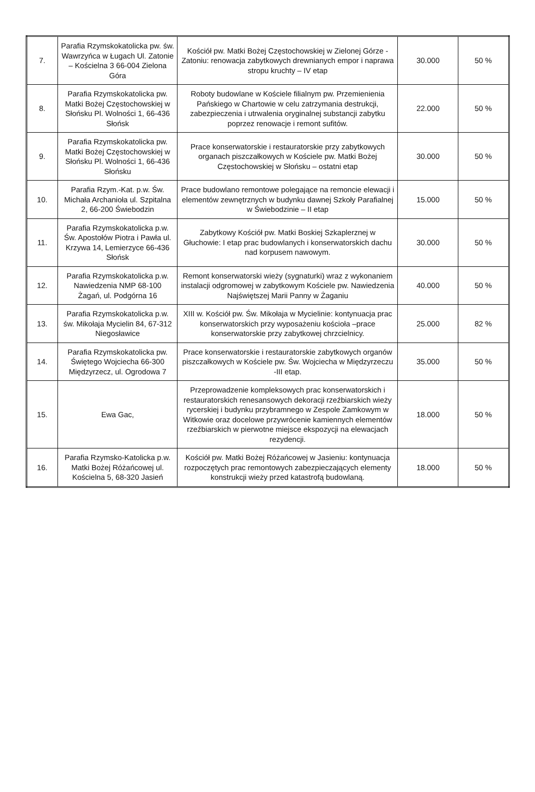| 7. | Parafia Rzymskokatolicka pw. św. Wawrzyńca w Ługach Ul. Zatonie – Kościelna 3 66-004 Zielona Góra | Kościół pw. Matki Bożej Częstochowskiej w Zielonej Górze - Zatoniu: renowacja zabytkowych drewnianych empor i naprawa stropu kruchty – IV etap | 30.000 | 50 % |
| 8. | Parafia Rzymskokatolicka pw. Matki Bożej Częstochowskiej w Słońsku Pl. Wolności 1, 66-436 Słońsk | Roboty budowlane w Kościele filialnym pw. Przemienienia Pańskiego w Chartowie w celu zatrzymania destrukcji, zabezpieczenia i utrwalenia oryginalnej substancji zabytku poprzez renowacje i remont sufitów. | 22.000 | 50 % |
| 9. | Parafia Rzymskokatolicka pw. Matki Bożej Częstochowskiej w Słońsku Pl. Wolności 1, 66-436 Słońsku | Prace konserwatorskie i restauratorskie przy zabytkowych organach piszczałkowych w Kościele pw. Matki Bożej Częstochowskiej w Słońsku – ostatni etap | 30.000 | 50 % |
| 10. | Parafia Rzym.-Kat. p.w. Św. Michała Archanioła ul. Szpitalna 2, 66-200 Świebodzin | Prace budowlano remontowe polegające na remoncie elewacji i elementów zewnętrznych w budynku dawnej Szkoły Parafialnej w Świebodzinie – II etap | 15.000 | 50 % |
| 11. | Parafia Rzymskokatolicka p.w. Św. Apostołów Piotra i Pawła ul. Krzywa 14, Lemierzyce 66-436 Słońsk | Zabytkowy Kościół pw. Matki Boskiej Szkaplerznej w Głuchowie: I etap prac budowlanych i konserwatorskich dachu nad korpusem nawowym. | 30.000 | 50 % |
| 12. | Parafia Rzymskokatolicka p.w. Nawiedzenia NMP 68-100 Żagań, ul. Podgórna 16 | Remont konserwatorski wieży (sygnaturki) wraz z wykonaniem instalacji odgromowej w zabytkowym Kościele pw. Nawiedzenia Najświętszej Marii Panny w Żaganiu | 40.000 | 50 % |
| 13. | Parafia Rzymskokatolicka p.w. św. Mikołaja Mycielin 84, 67-312 Niegosławice | XIII w. Kościół pw. Św. Mikołaja w Mycielinie: kontynuacja prac konserwatorskich przy wyposażeniu kościoła –prace konserwatorskie przy zabytkowej chrzcielnicy. | 25.000 | 82 % |
| 14. | Parafia Rzymskokatolicka pw. Świętego Wojciecha 66-300 Międzyrzecz, ul. Ogrodowa 7 | Prace konserwatorskie i restauratorskie zabytkowych organów piszczałkowych w Kościele pw. Św. Wojciecha w Międzyrzeczu -III etap. | 35.000 | 50 % |
| 15. | Ewa Gac, | Przeprowadzenie kompleksowych prac konserwatorskich i restauratorskich renesansowych dekoracji rzeźbiarskich wieży rycerskiej i budynku przybramnego w Zespole Zamkowym w Witkowie oraz docelowe przywrócenie kamiennych elementów rzeźbiarskich w pierwotne miejsce ekspozycji na elewacjach rezydencji. | 18.000 | 50 % |
| 16. | Parafia Rzymsko-Katolicka p.w. Matki Bożej Różańcowej ul. Kościelna 5, 68-320 Jasień | Kościół pw. Matki Bożej Różańcowej w Jasieniu: kontynuacja rozpoczętych prac remontowych zabezpieczających elementy konstrukcji wieży przed katastrofą budowlaną. | 18.000 | 50 % |